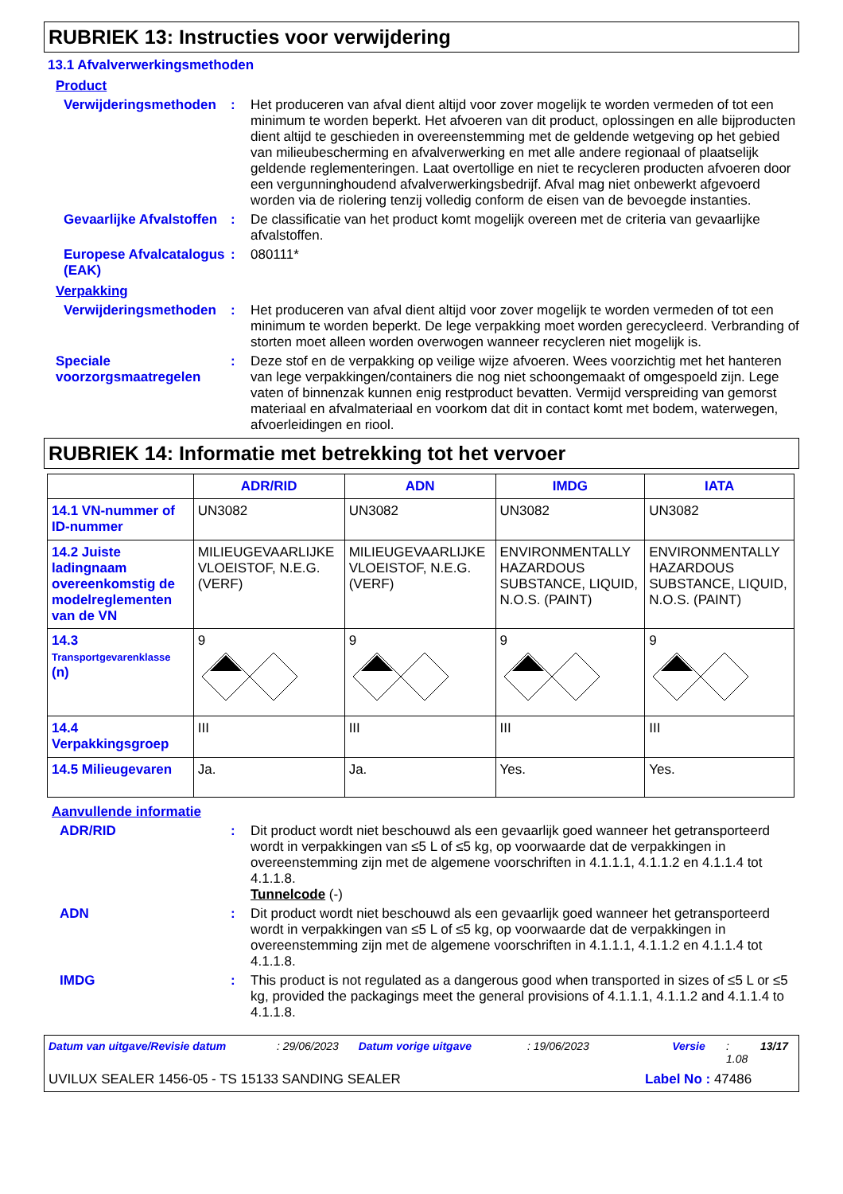RUBRIEK 13: Instructies voor verwijdering
13.1 Afvalverwerkingsmethoden
Product
Verwijderingsmethoden : Het produceren van afval dient altijd voor zover mogelijk te worden vermeden of tot een minimum te worden beperkt. Het afvoeren van dit product, oplossingen en alle bijproducten dient altijd te geschieden in overeenstemming met de geldende wetgeving op het gebied van milieubescherming en afvalverwerking en met alle andere regionaal of plaatselijk geldende reglementeringen. Laat overtollige en niet te recycleren producten afvoeren door een vergunninghoudend afvalverwerkingsbedrijf. Afval mag niet onbewerkt afgevoerd worden via de riolering tenzij volledig conform de eisen van de bevoegde instanties.
Gevaarlijke Afvalstoffen
: De classificatie van het product komt mogelijk overeen met de criteria van gevaarlijke afvalstoffen.
Europese Afvalcatalogus (EAK)
: 080111*
Verpakking
Verwijderingsmethoden : Het produceren van afval dient altijd voor zover mogelijk te worden vermeden of tot een minimum te worden beperkt. De lege verpakking moet worden gerecycleerd. Verbranding of storten moet alleen worden overwogen wanneer recycleren niet mogelijk is.
Speciale voorzorgsmaatregelen
: Deze stof en de verpakking op veilige wijze afvoeren. Wees voorzichtig met het hanteren van lege verpakkingen/containers die nog niet schoongemaakt of omgespoeld zijn. Lege vaten of binnenzak kunnen enig restproduct bevatten. Vermijd verspreiding van gemorst materiaal en afvalmateriaal en voorkom dat dit in contact komt met bodem, waterwegen, afvoerleidingen en riool.
RUBRIEK 14: Informatie met betrekking tot het vervoer
| | ADR/RID | ADN | IMDG | IATA |
| --- | --- | --- | --- | --- |
| 14.1 VN-nummer of ID-nummer | UN3082 | UN3082 | UN3082 | UN3082 |
| 14.2 Juiste ladingnaam overeenkomstig de modelreglementen van de VN | MILIEUGEVAARLIJKE VLOEISTOF, N.E.G. (VERF) | MILIEUGEVAARLIJKE VLOEISTOF, N.E.G. (VERF) | ENVIRONMENTALLY HAZARDOUS SUBSTANCE, LIQUID, N.O.S. (PAINT) | ENVIRONMENTALLY HAZARDOUS SUBSTANCE, LIQUID, N.O.S. (PAINT) |
| 14.3 Transportgevarenklasse (n) | 9 | 9 | 9 | 9 |
| 14.4 Verpakkingsgroep | III | III | III | III |
| 14.5 Milieugevaren | Ja. | Ja. | Yes. | Yes. |
Aanvullende informatie
ADR/RID : Dit product wordt niet beschouwd als een gevaarlijk goed wanneer het getransporteerd wordt in verpakkingen van ≤5 L of ≤5 kg, op voorwaarde dat de verpakkingen in overeenstemming zijn met de algemene voorschriften in 4.1.1.1, 4.1.1.2 en 4.1.1.4 tot 4.1.1.8.
Tunnelcode (-)
ADN : Dit product wordt niet beschouwd als een gevaarlijk goed wanneer het getransporteerd wordt in verpakkingen van ≤5 L of ≤5 kg, op voorwaarde dat de verpakkingen in overeenstemming zijn met de algemene voorschriften in 4.1.1.1, 4.1.1.2 en 4.1.1.4 tot 4.1.1.8.
IMDG : This product is not regulated as a dangerous good when transported in sizes of ≤5 L or ≤5 kg, provided the packagings meet the general provisions of 4.1.1.1, 4.1.1.2 and 4.1.1.4 to 4.1.1.8.
Datum van uitgave/Revisie datum: 29/06/2023 Datum vorige uitgave: 19/06/2023 Versie: 1.08 13/17
UVILUX SEALER 1456-05 - TS 15133 SANDING SEALER Label No : 47486